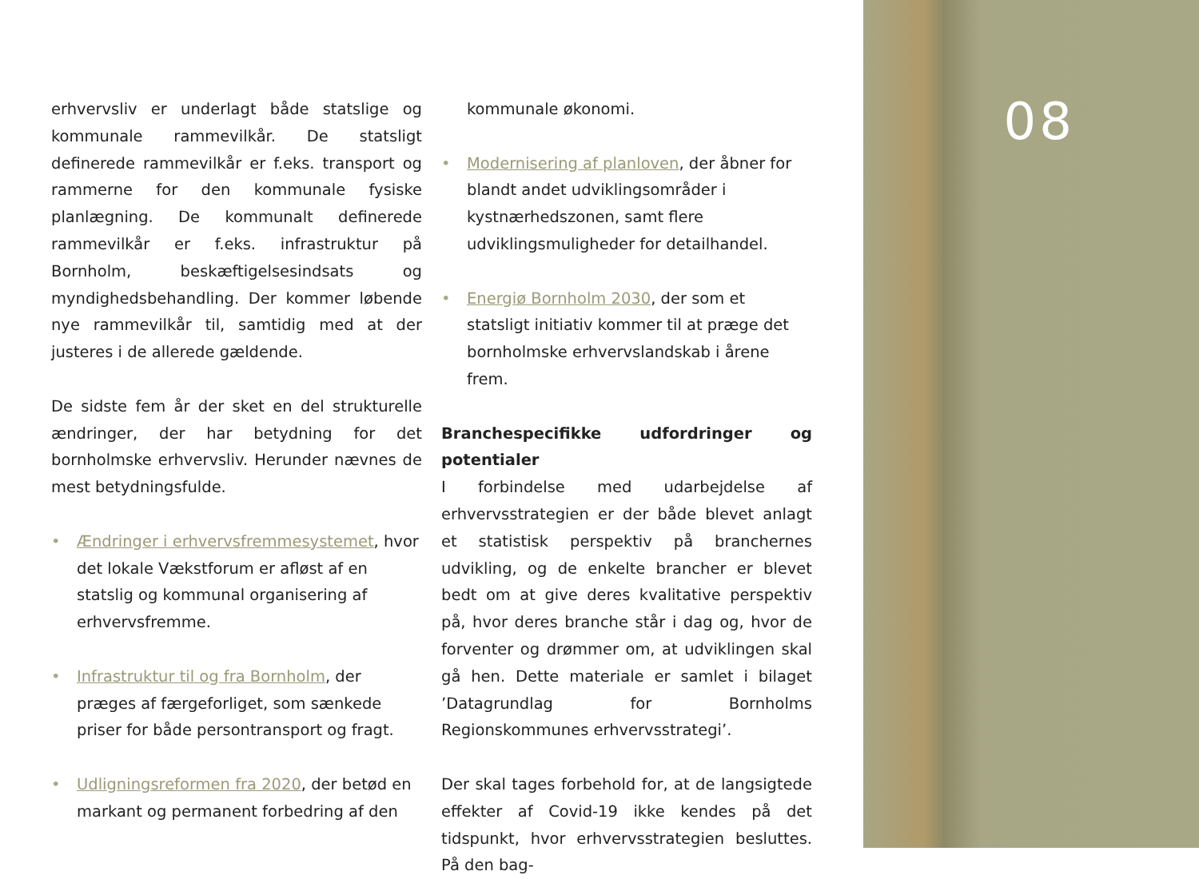erhvervsliv er underlagt både statslige og kommunale rammevilkår. De statsligt definerede rammevilkår er f.eks. transport og rammerne for den kommunale fysiske planlægning. De kommunalt definerede rammevilkår er f.eks. infrastruktur på Bornholm, beskæftigelsesindsats og myndighedsbehandling. Der kommer løbende nye rammevilkår til, samtidig med at der justeres i de allerede gældende.
De sidste fem år der sket en del strukturelle ændringer, der har betydning for det bornholmske erhvervsliv. Herunder nævnes de mest betydningsfulde.
• Ændringer i erhvervsfremmesystemet, hvor det lokale Vækstforum er afløst af en statslig og kommunal organisering af erhvervsfremme.
• Infrastruktur til og fra Bornholm, der præges af færgeforliget, som sænkede priser for både persontransport og fragt.
• Udligningsreformen fra 2020, der betød en markant og permanent forbedring af den
kommunale økonomi.
• Modernisering af planloven, der åbner for blandt andet udviklingsområder i kystnærhedszonen, samt flere udviklingsmuligheder for detailhandel.
• Energiø Bornholm 2030, der som et statsligt initiativ kommer til at præge det bornholmske erhvervslandskab i årene frem.
Branchespecifikke udfordringer og potentialer
I forbindelse med udarbejdelse af erhvervsstrategien er der både blevet anlagt et statistisk perspektiv på branchernes udvikling, og de enkelte brancher er blevet bedt om at give deres kvalitative perspektiv på, hvor deres branche står i dag og, hvor de forventer og drømmer om, at udviklingen skal gå hen. Dette materiale er samlet i bilaget ’Datagrundlag for Bornholms Regionskommunes erhvervsstrategi’.
Der skal tages forbehold for, at de langsigtede effekter af Covid-19 ikke kendes på det tidspunkt, hvor erhvervsstrategien besluttes. På den bag-
08